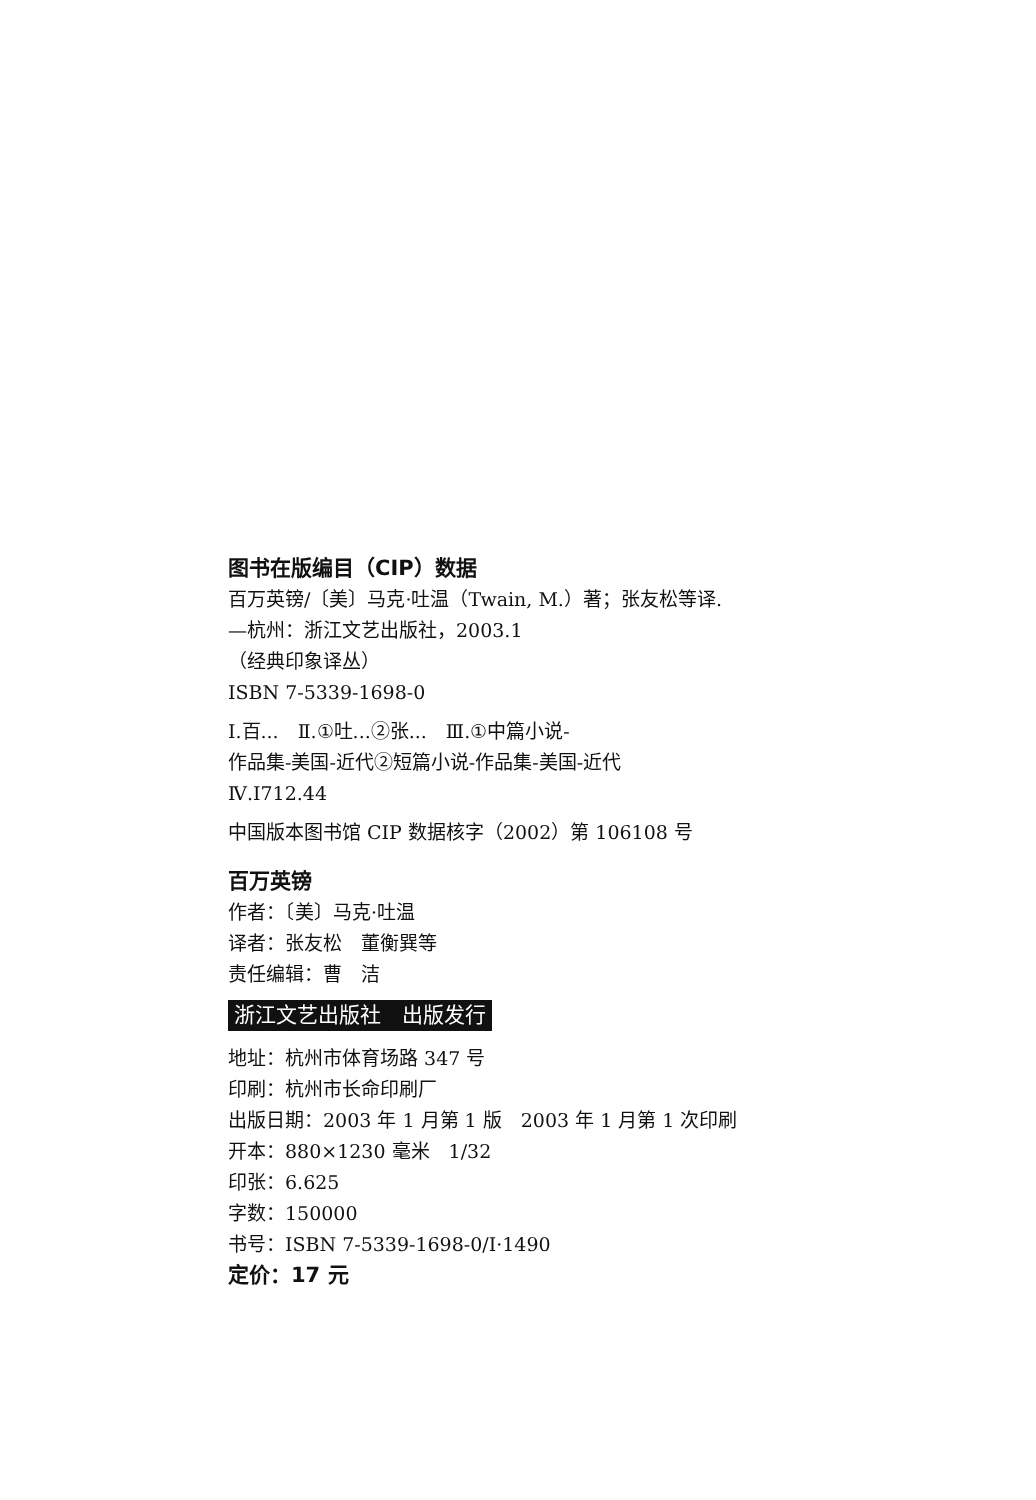图书在版编目（CIP）数据
百万英镑/〔美〕马克·吐温（Twain, M.）著；张友松等译.
—杭州：浙江文艺出版社，2003.1
（经典印象译丛）
ISBN 7-5339-1698-0
Ⅰ.百...　Ⅱ.①吐...②张...　Ⅲ.①中篇小说-
作品集-美国-近代②短篇小说-作品集-美国-近代
Ⅳ.I712.44
中国版本图书馆 CIP 数据核字（2002）第 106108 号
百万英镑
作者：〔美〕马克·吐温
译者：张友松　董衡巽等
责任编辑：曹　洁
浙江文艺出版社　出版发行
地址：杭州市体育场路 347 号
印刷：杭州市长命印刷厂
出版日期：2003 年 1 月第 1 版　2003 年 1 月第 1 次印刷
开本：880×1230 毫米　1/32
印张：6.625
字数：150000
书号：ISBN 7-5339-1698-0/I·1490
定价：17 元